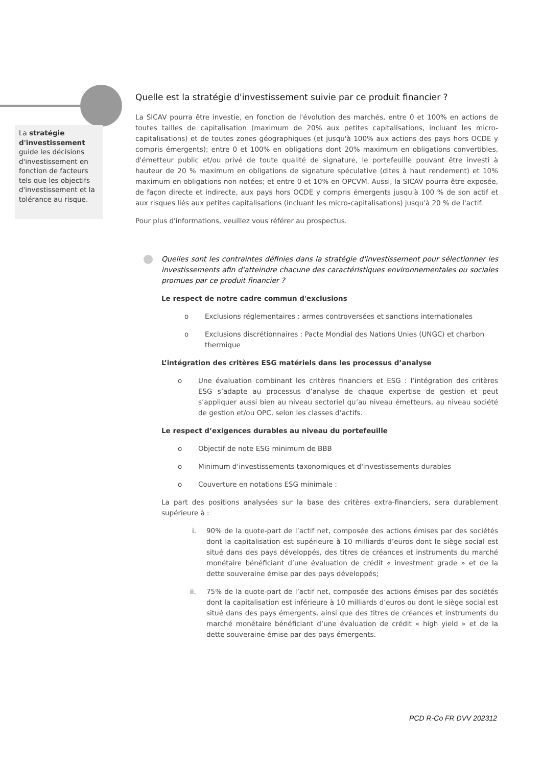La stratégie d'investissement guide les décisions d'investissement en fonction de facteurs tels que les objectifs d'investissement et la tolérance au risque.
Quelle est la stratégie d'investissement suivie par ce produit financier ?
La SICAV pourra être investie, en fonction de l'évolution des marchés, entre 0 et 100% en actions de toutes tailles de capitalisation (maximum de 20% aux petites capitalisations, incluant les micro-capitalisations) et de toutes zones géographiques (et jusqu'à 100% aux actions des pays hors OCDE y compris émergents); entre 0 et 100% en obligations dont 20% maximum en obligations convertibles, d'émetteur public et/ou privé de toute qualité de signature, le portefeuille pouvant être investi à hauteur de 20 % maximum en obligations de signature spéculative (dites à haut rendement) et 10% maximum en obligations non notées; et entre 0 et 10% en OPCVM. Aussi, la SICAV pourra être exposée, de façon directe et indirecte, aux pays hors OCDE y compris émergents jusqu'à 100 % de son actif et aux risques liés aux petites capitalisations (incluant les micro-capitalisations) jusqu'à 20 % de l'actif.
Pour plus d'informations, veuillez vous référer au prospectus.
Quelles sont les contraintes définies dans la stratégie d'investissement pour sélectionner les investissements afin d'atteindre chacune des caractéristiques environnementales ou sociales promues par ce produit financier ?
Le respect de notre cadre commun d'exclusions
o Exclusions réglementaires : armes controversées et sanctions internationales
o Exclusions discrétionnaires : Pacte Mondial des Nations Unies (UNGC) et charbon thermique
L’intégration des critères ESG matériels dans les processus d’analyse
o Une évaluation combinant les critères financiers et ESG : l’intégration des critères ESG s’adapte au processus d’analyse de chaque expertise de gestion et peut s’appliquer aussi bien au niveau sectoriel qu’au niveau émetteurs, au niveau société de gestion et/ou OPC, selon les classes d’actifs.
Le respect d’exigences durables au niveau du portefeuille
o Objectif de note ESG minimum de BBB
o Minimum d'investissements taxonomiques et d'investissements durables
o Couverture en notations ESG minimale :
La part des positions analysées sur la base des critères extra-financiers, sera durablement supérieure à :
i. 90% de la quote-part de l’actif net, composée des actions émises par des sociétés dont la capitalisation est supérieure à 10 milliards d’euros dont le siège social est situé dans des pays développés, des titres de créances et instruments du marché monétaire bénéficiant d’une évaluation de crédit « investment grade » et de la dette souveraine émise par des pays développés;
ii. 75% de la quote-part de l’actif net, composée des actions émises par des sociétés dont la capitalisation est inférieure à 10 milliards d’euros ou dont le siège social est situé dans des pays émergents, ainsi que des titres de créances et instruments du marché monétaire bénéficiant d’une évaluation de crédit « high yield » et de la dette souveraine émise par des pays émergents.
PCD R-Co FR DVV 202312